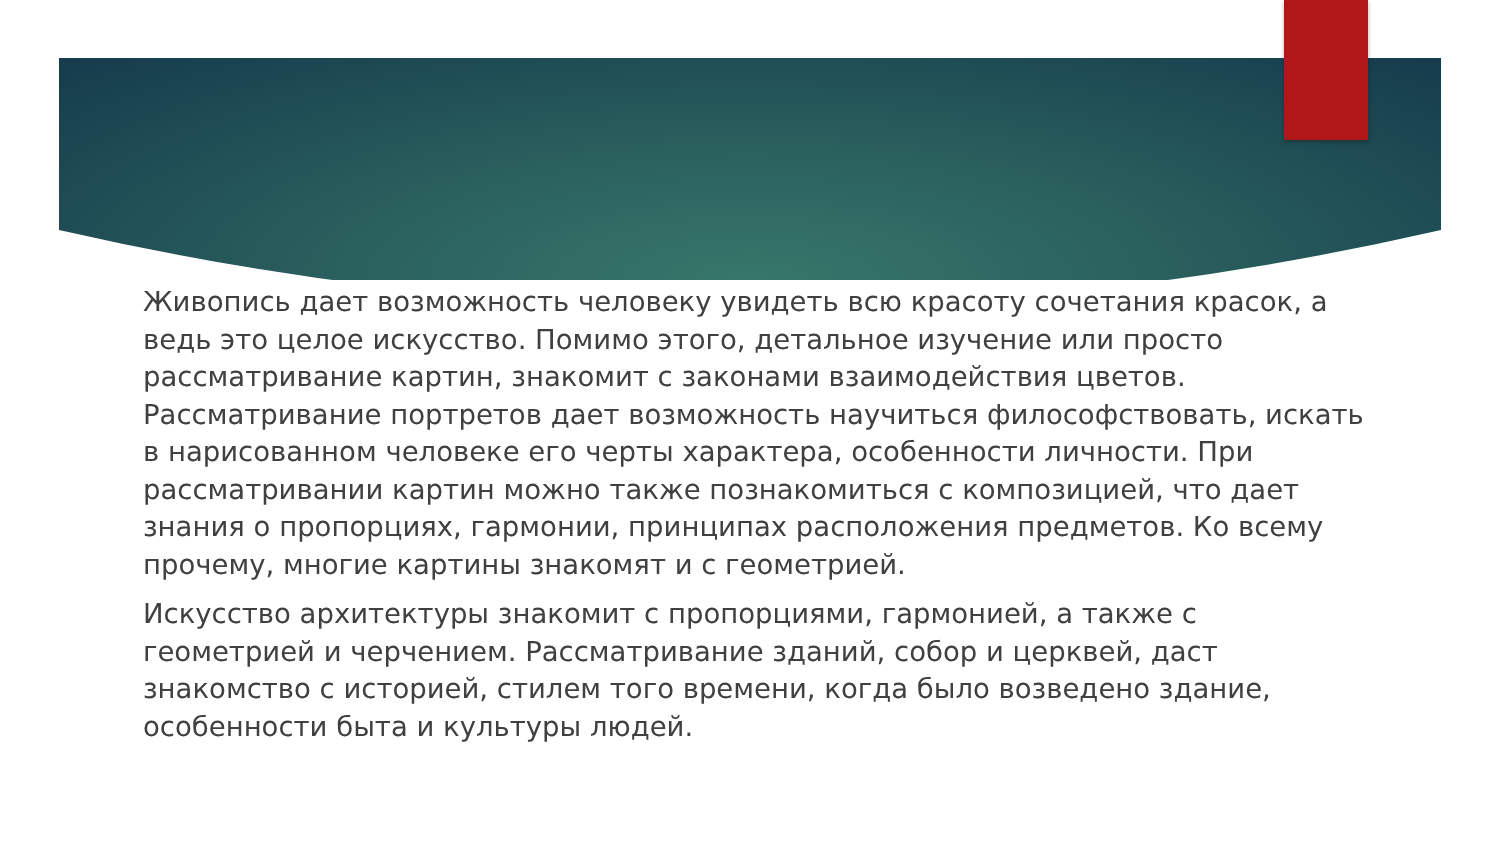Живопись дает возможность человеку увидеть всю красоту сочетания красок, а ведь это целое искусство. Помимо этого, детальное изучение или просто рассматривание картин, знакомит с законами взаимодействия цветов. Рассматривание портретов дает возможность научиться философствовать, искать в нарисованном человеке его черты характера, особенности личности. При рассматривании картин можно также познакомиться с композицией, что дает знания о пропорциях, гармонии, принципах расположения предметов. Ко всему прочему, многие картины знакомят и с геометрией.
Искусство архитектуры знакомит с пропорциями, гармонией, а также с геометрией и черчением. Рассматривание зданий, собор и церквей, даст знакомство с историей, стилем того времени, когда было возведено здание, особенности быта и культуры людей.